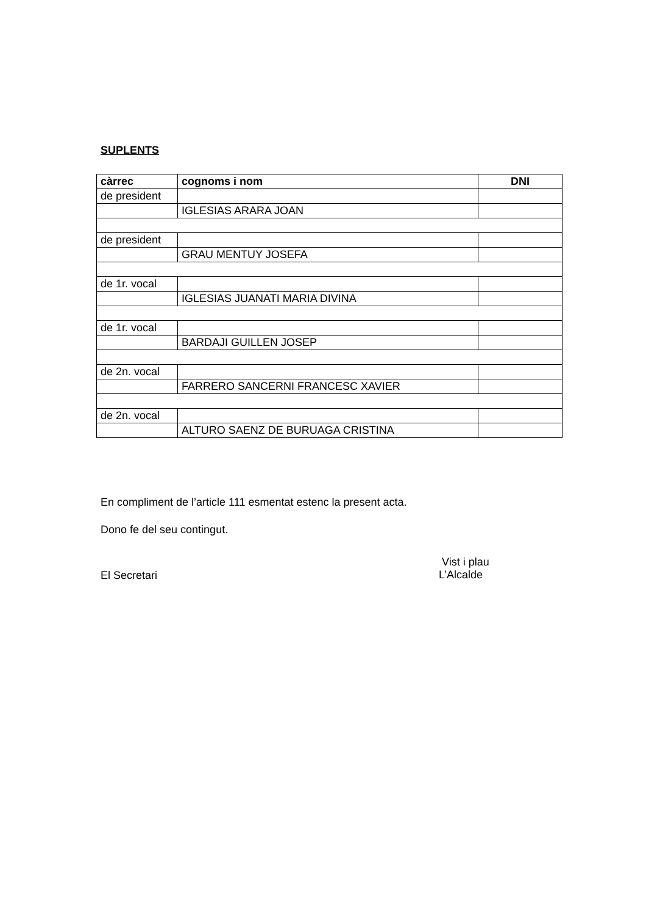SUPLENTS
| càrrec | cognoms i nom | DNI |
| --- | --- | --- |
| de president | | |
| | IGLESIAS ARARA JOAN | |
| de president | | |
| | GRAU MENTUY JOSEFA | |
| de 1r. vocal | | |
| | IGLESIAS JUANATI MARIA DIVINA | |
| de 1r. vocal | | |
| | BARDAJI GUILLEN JOSEP | |
| de 2n. vocal | | |
| | FARRERO SANCERNI FRANCESC XAVIER | |
| de 2n. vocal | | |
| | ALTURO SAENZ DE BURUAGA CRISTINA | |
En compliment de l’article 111 esmentat estenc la present acta.
Dono fe del seu contingut.
El Secretari
Vist i plau
L’Alcalde